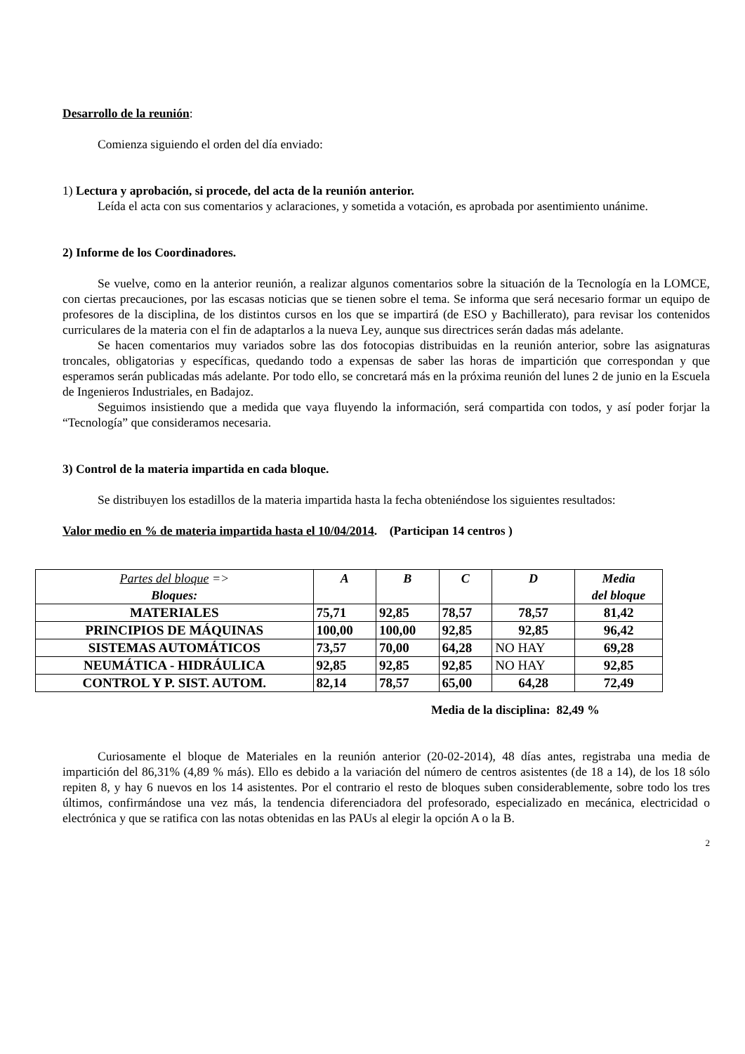Desarrollo de la reunión:
Comienza siguiendo el orden del día enviado:
1) Lectura y aprobación, si procede, del acta de la reunión anterior.
Leída el acta con sus comentarios y aclaraciones, y sometida a votación, es aprobada por asentimiento unánime.
2) Informe de los Coordinadores.
Se vuelve, como en la anterior reunión, a realizar algunos comentarios sobre la situación de la Tecnología en la LOMCE, con ciertas precauciones, por las escasas noticias que se tienen sobre el tema. Se informa que será necesario formar un equipo de profesores de la disciplina, de los distintos cursos en los que se impartirá (de ESO y Bachillerato), para revisar los contenidos curriculares de la materia con el fin de adaptarlos a la nueva Ley, aunque sus directrices serán dadas más adelante.
Se hacen comentarios muy variados sobre las dos fotocopias distribuidas en la reunión anterior, sobre las asignaturas troncales, obligatorias y específicas, quedando todo a expensas de saber las horas de impartición que correspondan y que esperamos serán publicadas más adelante. Por todo ello, se concretará más en la próxima reunión del lunes 2 de junio en la Escuela de Ingenieros Industriales, en Badajoz.
Seguimos insistiendo que a medida que vaya fluyendo la información, será compartida con todos, y así poder forjar la “Tecnología” que consideramos necesaria.
3) Control de la materia impartida en cada bloque.
Se distribuyen los estadillos de la materia impartida hasta la fecha obteniéndose los siguientes resultados:
Valor medio en % de materia impartida hasta el 10/04/2014. (Participan 14 centros )
| Partes del bloque => Bloques: | A | B | C | D | Media del bloque |
| --- | --- | --- | --- | --- | --- |
| MATERIALES | 75,71 | 92,85 | 78,57 | 78,57 | 81,42 |
| PRINCIPIOS DE MÁQUINAS | 100,00 | 100,00 | 92,85 | 92,85 | 96,42 |
| SISTEMAS AUTOMÁTICOS | 73,57 | 70,00 | 64,28 | NO HAY | 69,28 |
| NEUMÁTICA - HIDRÁULICA | 92,85 | 92,85 | 92,85 | NO HAY | 92,85 |
| CONTROL Y P. SIST. AUTOM. | 82,14 | 78,57 | 65,00 | 64,28 | 72,49 |
Media de la disciplina: 82,49 %
Curiosamente el bloque de Materiales en la reunión anterior (20-02-2014), 48 días antes, registraba una media de impartición del 86,31% (4,89 % más). Ello es debido a la variación del número de centros asistentes (de 18 a 14), de los 18 sólo repiten 8, y hay 6 nuevos en los 14 asistentes. Por el contrario el resto de bloques suben considerablemente, sobre todo los tres últimos, confirmándose una vez más, la tendencia diferenciadora del profesorado, especializado en mecánica, electricidad o electrónica y que se ratifica con las notas obtenidas en las PAUs al elegir la opción A o la B.
2